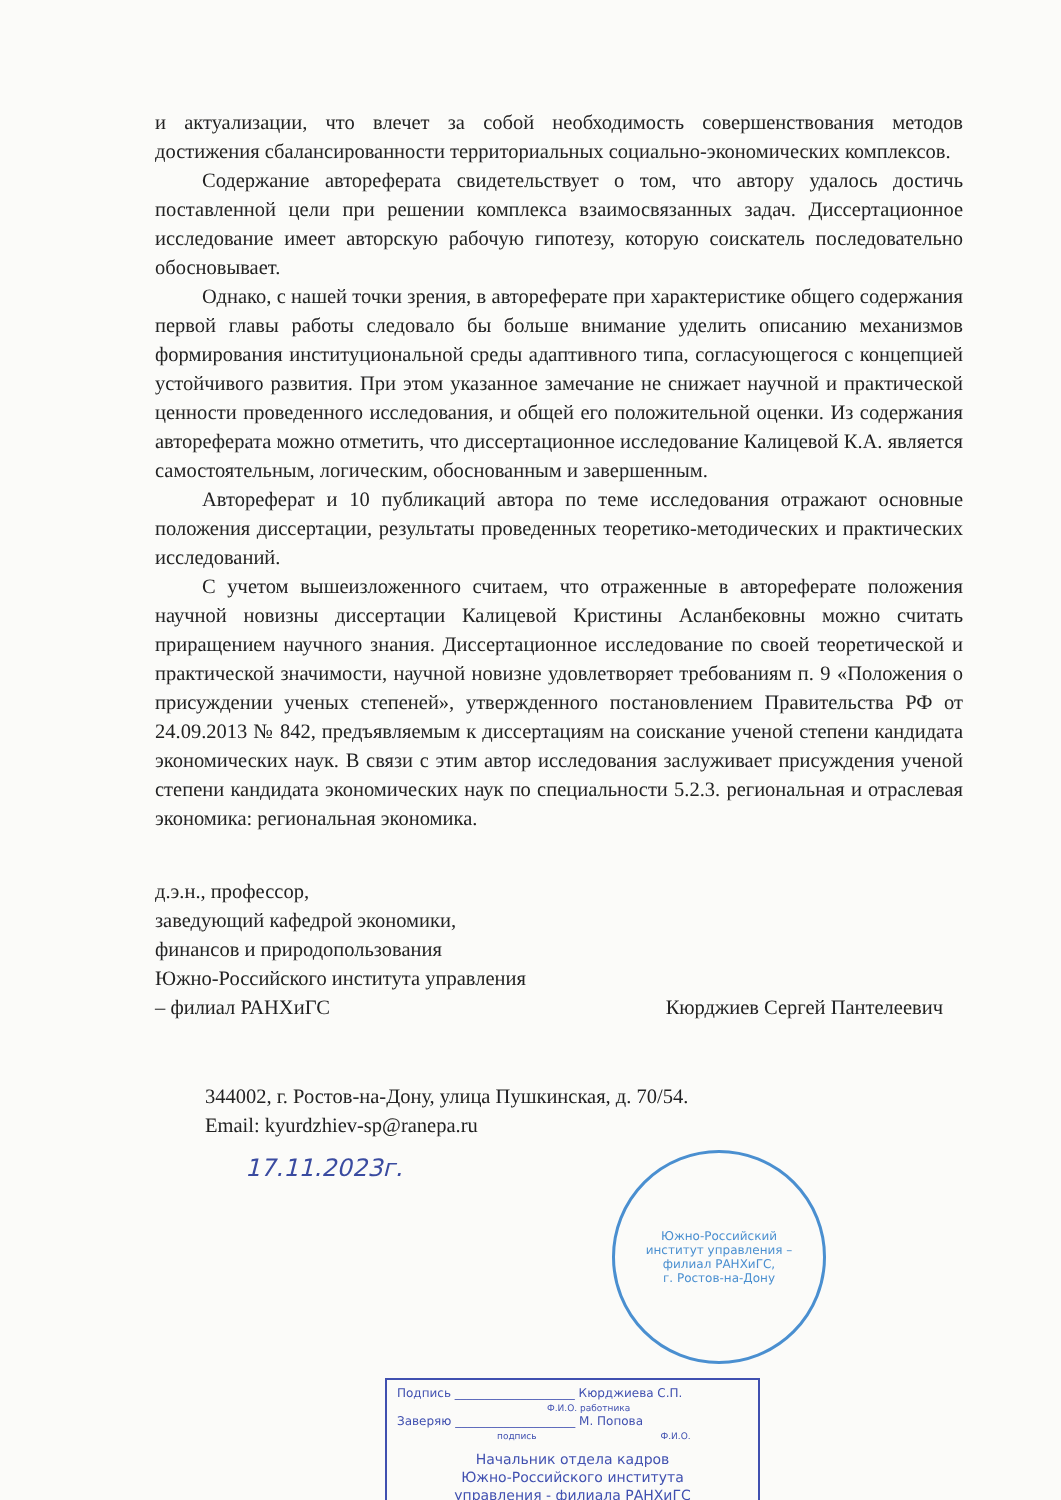и актуализации, что влечет за собой необходимость совершенствования методов достижения сбалансированности территориальных социально-экономических комплексов.
Содержание автореферата свидетельствует о том, что автору удалось достичь поставленной цели при решении комплекса взаимосвязанных задач. Диссертационное исследование имеет авторскую рабочую гипотезу, которую соискатель последовательно обосновывает.
Однако, с нашей точки зрения, в автореферате при характеристике общего содержания первой главы работы следовало бы больше внимание уделить описанию механизмов формирования институциональной среды адаптивного типа, согласующегося с концепцией устойчивого развития. При этом указанное замечание не снижает научной и практической ценности проведенного исследования, и общей его положительной оценки. Из содержания автореферата можно отметить, что диссертационное исследование Калицевой К.А. является самостоятельным, логическим, обоснованным и завершенным.
Автореферат и 10 публикаций автора по теме исследования отражают основные положения диссертации, результаты проведенных теоретико-методических и практических исследований.
С учетом вышеизложенного считаем, что отраженные в автореферате положения научной новизны диссертации Калицевой Кристины Асланбековны можно считать приращением научного знания. Диссертационное исследование по своей теоретической и практической значимости, научной новизне удовлетворяет требованиям п. 9 «Положения о присуждении ученых степеней», утвержденного постановлением Правительства РФ от 24.09.2013 № 842, предъявляемым к диссертациям на соискание ученой степени кандидата экономических наук. В связи с этим автор исследования заслуживает присуждения ученой степени кандидата экономических наук по специальности 5.2.3. региональная и отраслевая экономика: региональная экономика.
д.э.н., профессор,
заведующий кафедрой экономики,
финансов и природопользования
Южно-Российского института управления
– филиал РАНХиГС Кюрджиев Сергей Пантелеевич
344002, г. Ростов-на-Дону, улица Пушкинская, д. 70/54.
Email: kyurdzhiev-sp@ranepa.ru
17.11.2023г.
Южно-Российский
институт управления –
филиал РАНХиГС,
г. Ростов-на-Дону
Подпись ____________________ Кюрджиева С.П.
Ф.И.О. работника
Заверяю ____________________ М. Попова
подпись Ф.И.О.
Начальник отдела кадров
Южно-Российского института
управления - филиала РАНХиГС